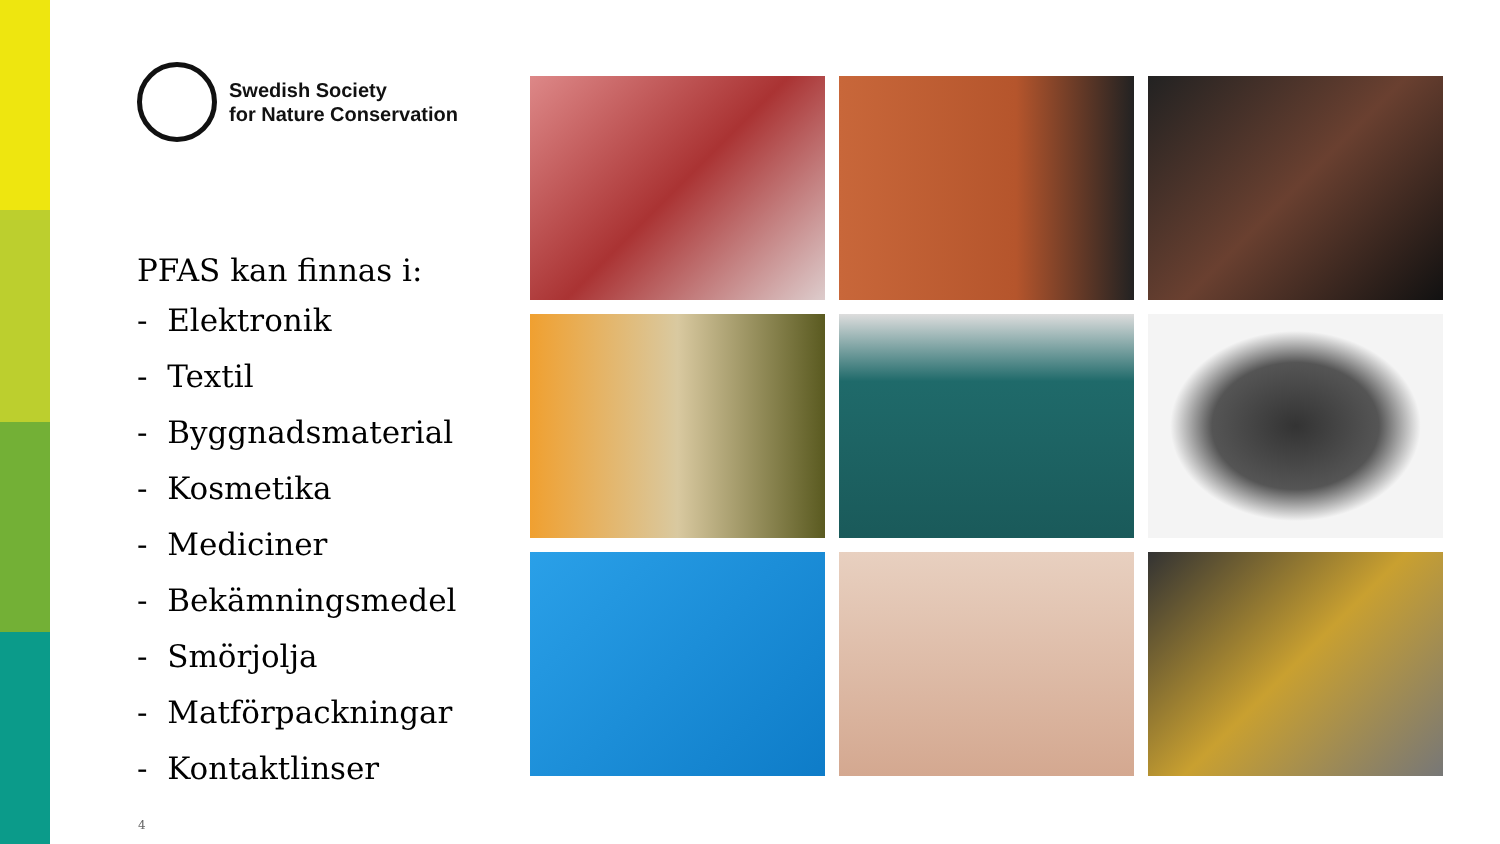Swedish Society
for Nature Conservation
PFAS kan finnas i:
- Elektronik
- Textil
- Byggnadsmaterial
- Kosmetika
- Mediciner
- Bekämningsmedel
- Smörjolja
- Matförpackningar
- Kontaktlinser
4